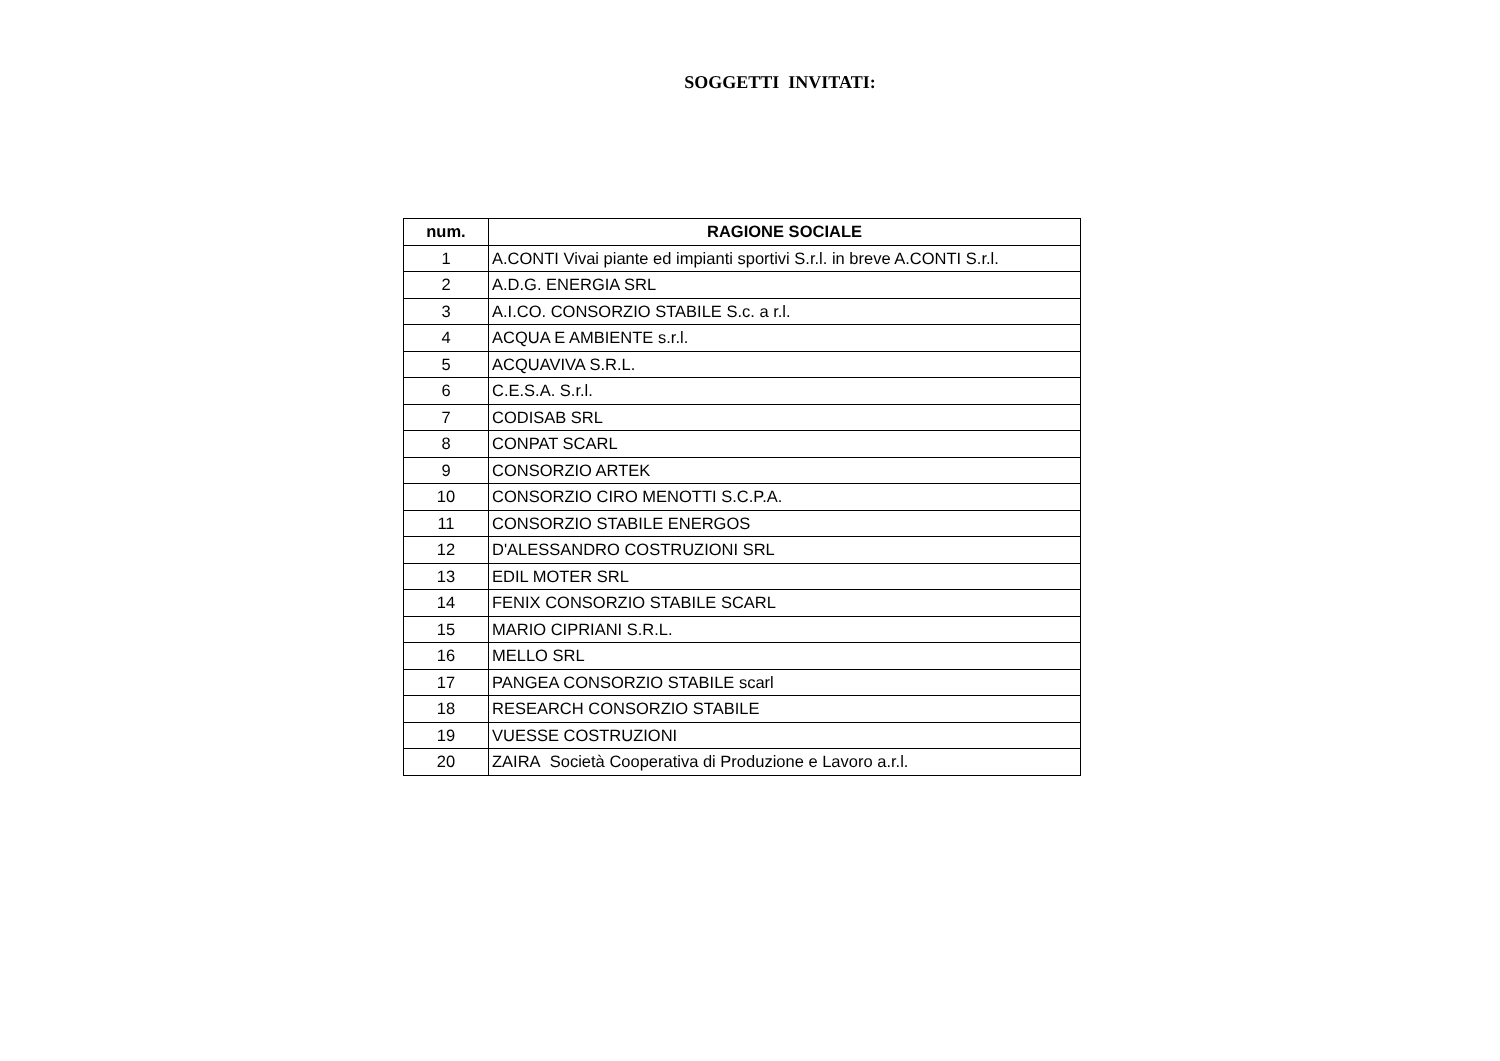SOGGETTI INVITATI:
| num. | RAGIONE SOCIALE |
| --- | --- |
| 1 | A.CONTI Vivai piante ed impianti sportivi S.r.l. in breve A.CONTI S.r.l. |
| 2 | A.D.G. ENERGIA SRL |
| 3 | A.I.CO. CONSORZIO STABILE S.c. a r.l. |
| 4 | ACQUA E AMBIENTE s.r.l. |
| 5 | ACQUAVIVA S.R.L. |
| 6 | C.E.S.A. S.r.l. |
| 7 | CODISAB SRL |
| 8 | CONPAT SCARL |
| 9 | CONSORZIO ARTEK |
| 10 | CONSORZIO CIRO MENOTTI S.C.P.A. |
| 11 | CONSORZIO STABILE ENERGOS |
| 12 | D'ALESSANDRO COSTRUZIONI SRL |
| 13 | EDIL MOTER SRL |
| 14 | FENIX CONSORZIO STABILE SCARL |
| 15 | MARIO CIPRIANI S.R.L. |
| 16 | MELLO SRL |
| 17 | PANGEA CONSORZIO STABILE scarl |
| 18 | RESEARCH CONSORZIO STABILE |
| 19 | VUESSE COSTRUZIONI |
| 20 | ZAIRA Società Cooperativa di Produzione e Lavoro a.r.l. |